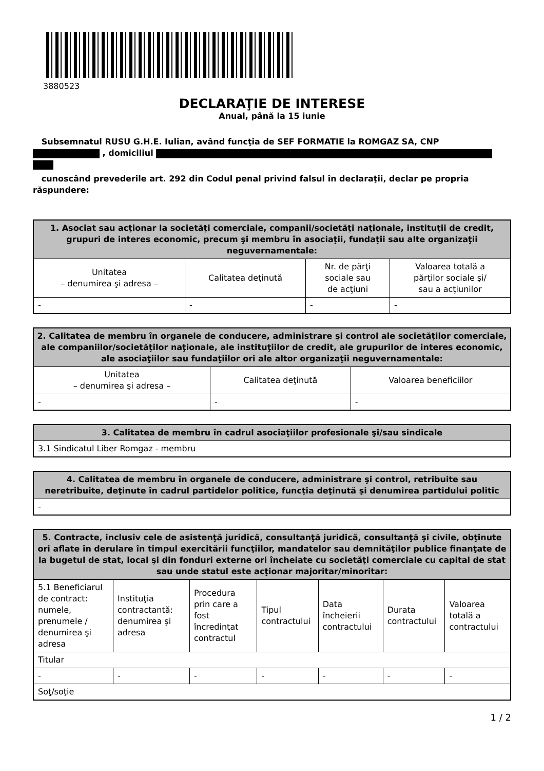3880523
DECLARAŢIE DE INTERESE
Anual, până la 15 iunie
Subsemnatul RUSU G.H.E. Iulian, având funcţia de SEF FORMATIE la ROMGAZ SA, CNP
, domiciliul
cunoscând prevederile art. 292 din Codul penal privind falsul în declaraţii, declar pe propria răspundere:
| 1. Asociat sau acţionar la societăţi comerciale, companii/societăţi naţionale, instituţii de credit, grupuri de interes economic, precum şi membru în asociaţii, fundaţii sau alte organizaţii neguvernamentale: | | | |
| --- | --- | --- | --- |
| Unitatea – denumirea şi adresa – | Calitatea deţinută | Nr. de părţi sociale sau de acţiuni | Valoarea totală a părţilor sociale şi/ sau a acţiunilor |
| - | - | - | - |
| 2. Calitatea de membru în organele de conducere, administrare şi control ale societăţilor comerciale, ale companiilor/societăţilor naţionale, ale instituţiilor de credit, ale grupurilor de interes economic, ale asociaţiilor sau fundaţiilor ori ale altor organizaţii neguvernamentale: | | |
| --- | --- | --- |
| Unitatea – denumirea şi adresa – | Calitatea deţinută | Valoarea beneficiilor |
| - | - | - |
| 3. Calitatea de membru în cadrul asociaţiilor profesionale şi/sau sindicale |
| --- |
| 3.1 Sindicatul Liber Romgaz - membru |
| 4. Calitatea de membru în organele de conducere, administrare şi control, retribuite sau neretribuite, deţinute în cadrul partidelor politice, funcţia deţinută şi denumirea partidului politic |
| --- |
| - |
| 5. Contracte, inclusiv cele de asistenţă juridică, consultanţă juridică, consultanţă şi civile, obţinute ori aflate în derulare în timpul exercitării funcţiilor, mandatelor sau demnităţilor publice finanţate de la bugetul de stat, local şi din fonduri externe ori încheiate cu societăţi comerciale cu capital de stat sau unde statul este acţionar majoritar/minoritar: | | | | | | |
| --- | --- | --- | --- | --- | --- | --- |
| 5.1 Beneficiarul de contract: numele, prenumele / denumirea şi adresa | Instituţia contractantă: denumirea şi adresa | Procedura prin care a fost încredinţat contractul | Tipul contractului | Data încheierii contractului | Durata contractului | Valoarea totală a contractului |
| Titular | | | | | | |
| - | - | - | - | - | - | - |
| Soţ/soţie | | | | | | |
1 / 2